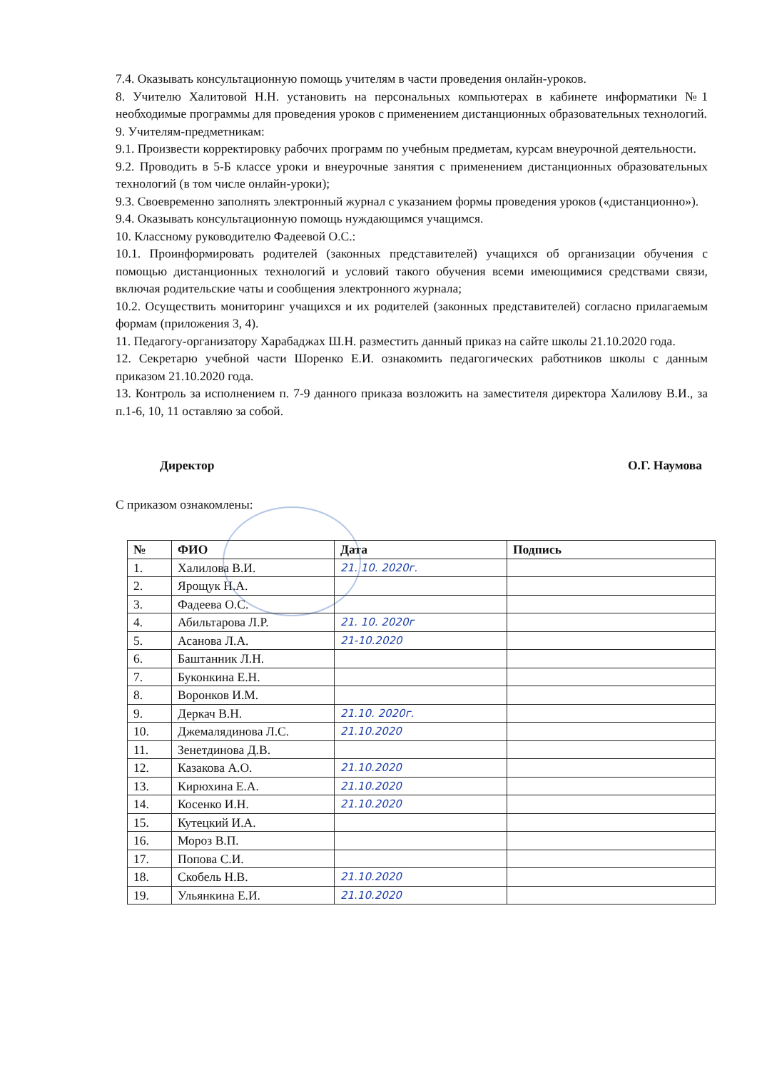7.4. Оказывать консультационную помощь учителям в части проведения онлайн-уроков.
8. Учителю Халитовой Н.Н. установить на персональных компьютерах в кабинете информатики №1 необходимые программы для проведения уроков с применением дистанционных образовательных технологий.
9. Учителям-предметникам:
9.1. Произвести корректировку рабочих программ по учебным предметам, курсам внеурочной деятельности.
9.2. Проводить в 5-Б классе уроки и внеурочные занятия с применением дистанционных образовательных технологий (в том числе онлайн-уроки);
9.3. Своевременно заполнять электронный журнал с указанием формы проведения уроков («дистанционно»).
9.4. Оказывать консультационную помощь нуждающимся учащимся.
10. Классному руководителю Фадеевой О.С.:
10.1. Проинформировать родителей (законных представителей) учащихся об организации обучения с помощью дистанционных технологий и условий такого обучения всеми имеющимися средствами связи, включая родительские чаты и сообщения электронного журнала;
10.2. Осуществить мониторинг учащихся и их родителей (законных представителей) согласно прилагаемым формам (приложения 3, 4).
11. Педагогу-организатору Харабаджах Ш.Н. разместить данный приказ на сайте школы 21.10.2020 года.
12. Секретарю учебной части Шоренко Е.И. ознакомить педагогических работников школы с данным приказом 21.10.2020 года.
13. Контроль за исполнением п. 7-9 данного приказа возложить на заместителя директора Халилову В.И., за п.1-6, 10, 11 оставляю за собой.
Директор О.Г. Наумова
С приказом ознакомлены:
| № | ФИО | Дата | Подпись |
| --- | --- | --- | --- |
| 1. | Халилова В.И. | 21. 10. 2020г. | |
| 2. | Ярощук Н.А. | | |
| 3. | Фадеева О.С. | | |
| 4. | Абильтарова Л.Р. | 21. 10. 2020г | |
| 5. | Асанова Л.А. | 21-10.2020 | |
| 6. | Баштанник Л.Н. | | |
| 7. | Буконкина Е.Н. | | |
| 8. | Воронков И.М. | | |
| 9. | Деркач В.Н. | 21.10. 2020г. | |
| 10. | Джемалядинова Л.С. | 21.10.2020 | |
| 11. | Зенетдинова Д.В. | | |
| 12. | Казакова А.О. | 21.10.2020 | |
| 13. | Кирюхина Е.А. | 21.10.2020 | |
| 14. | Косенко И.Н. | 21.10.2020 | |
| 15. | Кутецкий И.А. | | |
| 16. | Мороз В.П. | | |
| 17. | Попова С.И. | | |
| 18. | Скобель Н.В. | 21.10.2020 | |
| 19. | Ульянкина Е.И. | 21.10.2020 | |